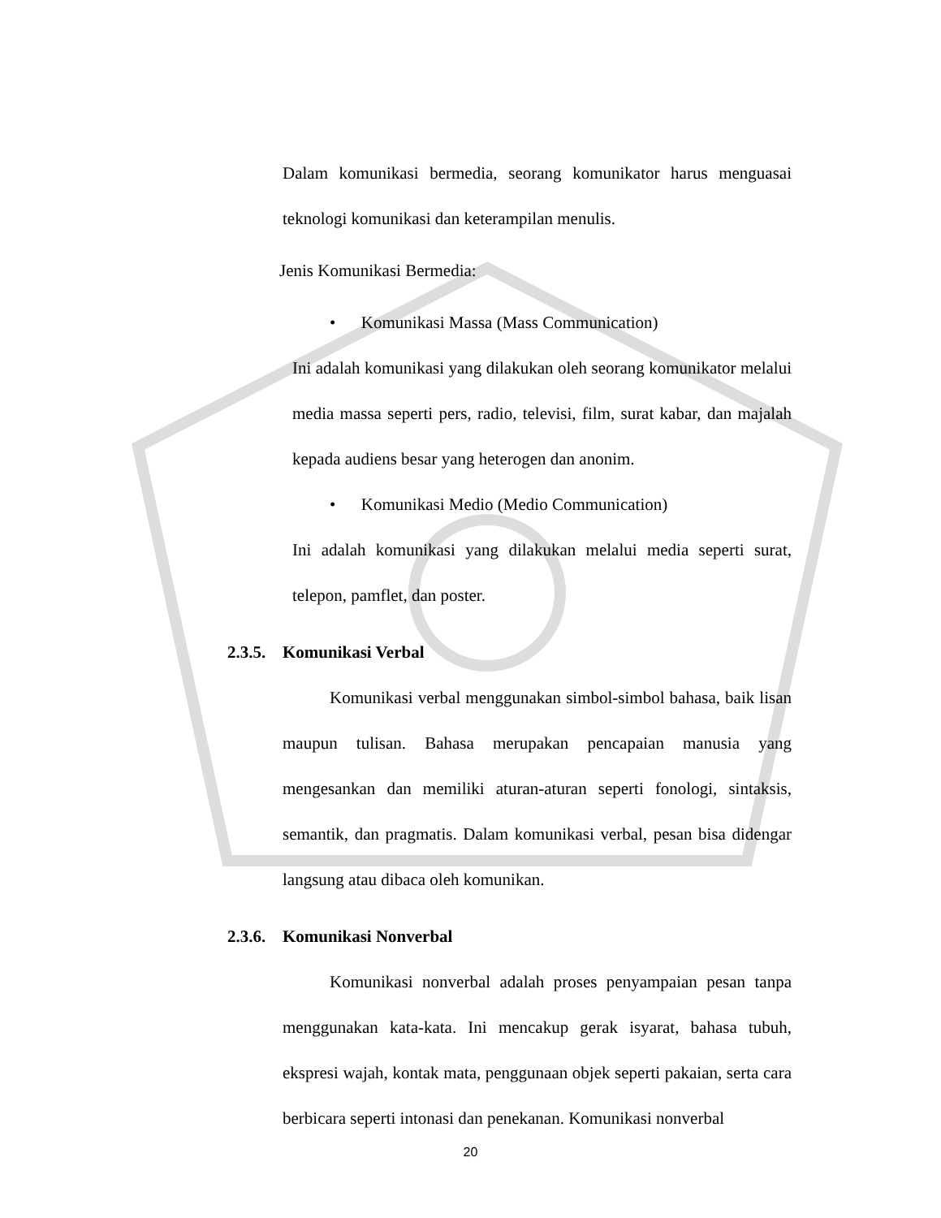Dalam komunikasi bermedia, seorang komunikator harus menguasai teknologi komunikasi dan keterampilan menulis.
Jenis Komunikasi Bermedia:
• Komunikasi Massa (Mass Communication)
Ini adalah komunikasi yang dilakukan oleh seorang komunikator melalui media massa seperti pers, radio, televisi, film, surat kabar, dan majalah kepada audiens besar yang heterogen dan anonim.
• Komunikasi Medio (Medio Communication)
Ini adalah komunikasi yang dilakukan melalui media seperti surat, telepon, pamflet, dan poster.
2.3.5. Komunikasi Verbal
Komunikasi verbal menggunakan simbol-simbol bahasa, baik lisan maupun tulisan. Bahasa merupakan pencapaian manusia yang mengesankan dan memiliki aturan-aturan seperti fonologi, sintaksis, semantik, dan pragmatis. Dalam komunikasi verbal, pesan bisa didengar langsung atau dibaca oleh komunikan.
2.3.6. Komunikasi Nonverbal
Komunikasi nonverbal adalah proses penyampaian pesan tanpa menggunakan kata-kata. Ini mencakup gerak isyarat, bahasa tubuh, ekspresi wajah, kontak mata, penggunaan objek seperti pakaian, serta cara berbicara seperti intonasi dan penekanan. Komunikasi nonverbal
20